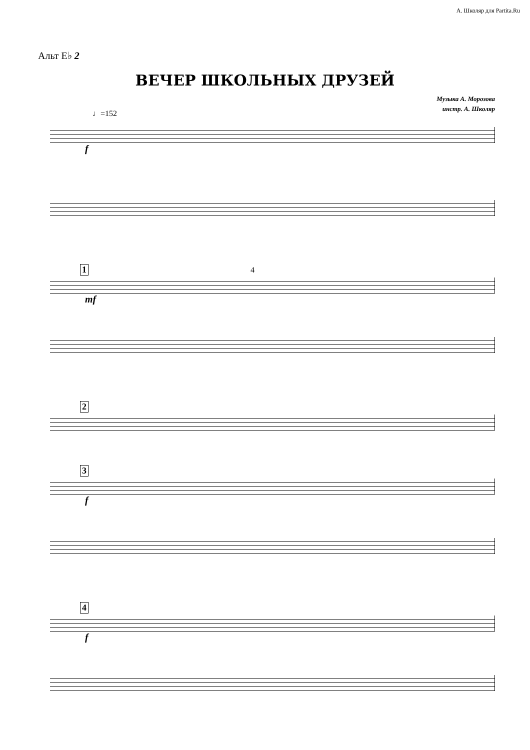А. Школяр для Partita.Ru
Альт E♭ 2
ВЕЧЕР ШКОЛЬНЫХ ДРУЗЕЙ
Музыка А. Морозова
инстр. А. Школяр
♩=152
f
1 4
mf
2
3
f
4
f